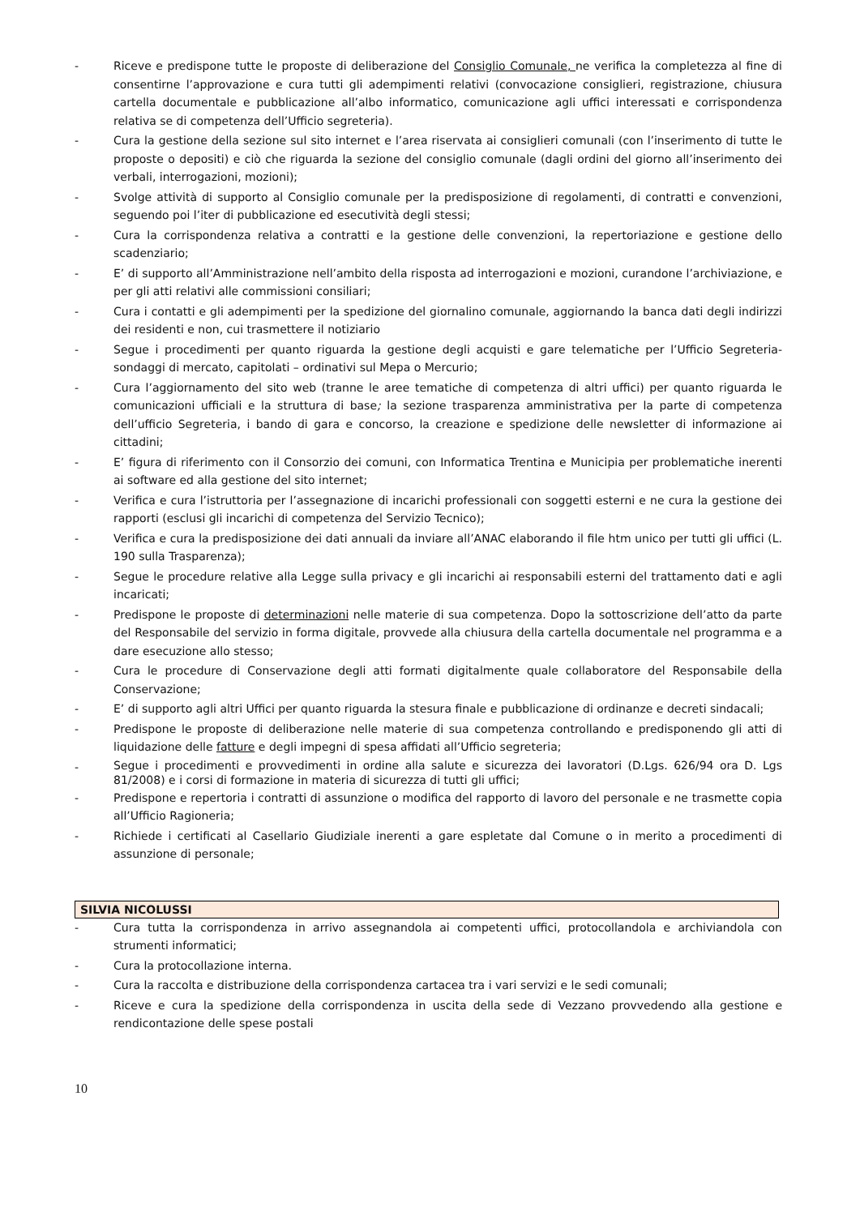- Riceve e predispone tutte le proposte di deliberazione del Consiglio Comunale, ne verifica la completezza al fine di consentirne l’approvazione e cura tutti gli adempimenti relativi (convocazione consiglieri, registrazione, chiusura cartella documentale e pubblicazione all’albo informatico, comunicazione agli uffici interessati e corrispondenza relativa se di competenza dell’Ufficio segreteria).
- Cura la gestione della sezione sul sito internet e l’area riservata ai consiglieri comunali (con l’inserimento di tutte le proposte o depositi) e ciò che riguarda la sezione del consiglio comunale (dagli ordini del giorno all’inserimento dei verbali, interrogazioni, mozioni);
- Svolge attività di supporto al Consiglio comunale per la predisposizione di regolamenti, di contratti e convenzioni, seguendo poi l’iter di pubblicazione ed esecutività degli stessi;
- Cura la corrispondenza relativa a contratti e la gestione delle convenzioni, la repertoriazione e gestione dello scadenziario;
- E’ di supporto all’Amministrazione nell’ambito della risposta ad interrogazioni e mozioni, curandone l’archiviazione, e per gli atti relativi alle commissioni consiliari;
- Cura i contatti e gli adempimenti per la spedizione del giornalino comunale, aggiornando la banca dati degli indirizzi dei residenti e non, cui trasmettere il notiziario
- Segue i procedimenti per quanto riguarda la gestione degli acquisti e gare telematiche per l’Ufficio Segreteria- sondaggi di mercato, capitolati – ordinativi sul Mepa o Mercurio;
- Cura l’aggiornamento del sito web (tranne le aree tematiche di competenza di altri uffici) per quanto riguarda le comunicazioni ufficiali e la struttura di base; la sezione trasparenza amministrativa per la parte di competenza dell’ufficio Segreteria, i bando di gara e concorso, la creazione e spedizione delle newsletter di informazione ai cittadini;
- E’ figura di riferimento con il Consorzio dei comuni, con Informatica Trentina e Municipia per problematiche inerenti ai software ed alla gestione del sito internet;
- Verifica e cura l’istruttoria per l’assegnazione di incarichi professionali con soggetti esterni e ne cura la gestione dei rapporti (esclusi gli incarichi di competenza del Servizio Tecnico);
- Verifica e cura la predisposizione dei dati annuali da inviare all’ANAC elaborando il file htm unico per tutti gli uffici (L. 190 sulla Trasparenza);
- Segue le procedure relative alla Legge sulla privacy e gli incarichi ai responsabili esterni del trattamento dati e agli incaricati;
- Predispone le proposte di determinazioni nelle materie di sua competenza. Dopo la sottoscrizione dell’atto da parte del Responsabile del servizio in forma digitale, provvede alla chiusura della cartella documentale nel programma e a dare esecuzione allo stesso;
- Cura le procedure di Conservazione degli atti formati digitalmente quale collaboratore del Responsabile della Conservazione;
- E’ di supporto agli altri Uffici per quanto riguarda la stesura finale e pubblicazione di ordinanze e decreti sindacali;
- Predispone le proposte di deliberazione nelle materie di sua competenza controllando e predisponendo gli atti di liquidazione delle fatture e degli impegni di spesa affidati all’Ufficio segreteria;
- Segue i procedimenti e provvedimenti in ordine alla salute e sicurezza dei lavoratori (D.Lgs. 626/94 ora D. Lgs 81/2008) e i corsi di formazione in materia di sicurezza di tutti gli uffici;
- Predispone e repertoria i contratti di assunzione o modifica del rapporto di lavoro del personale e ne trasmette copia all’Ufficio Ragioneria;
- Richiede i certificati al Casellario Giudiziale inerenti a gare espletate dal Comune o in merito a procedimenti di assunzione di personale;
SILVIA NICOLUSSI
- Cura tutta la corrispondenza in arrivo assegnandola ai competenti uffici, protocollandola e archiviandola con strumenti informatici;
- Cura la protocollazione interna.
- Cura la raccolta e distribuzione della corrispondenza cartacea tra i vari servizi e le sedi comunali;
- Riceve e cura la spedizione della corrispondenza in uscita della sede di Vezzano provvedendo alla gestione e rendicontazione delle spese postali
10